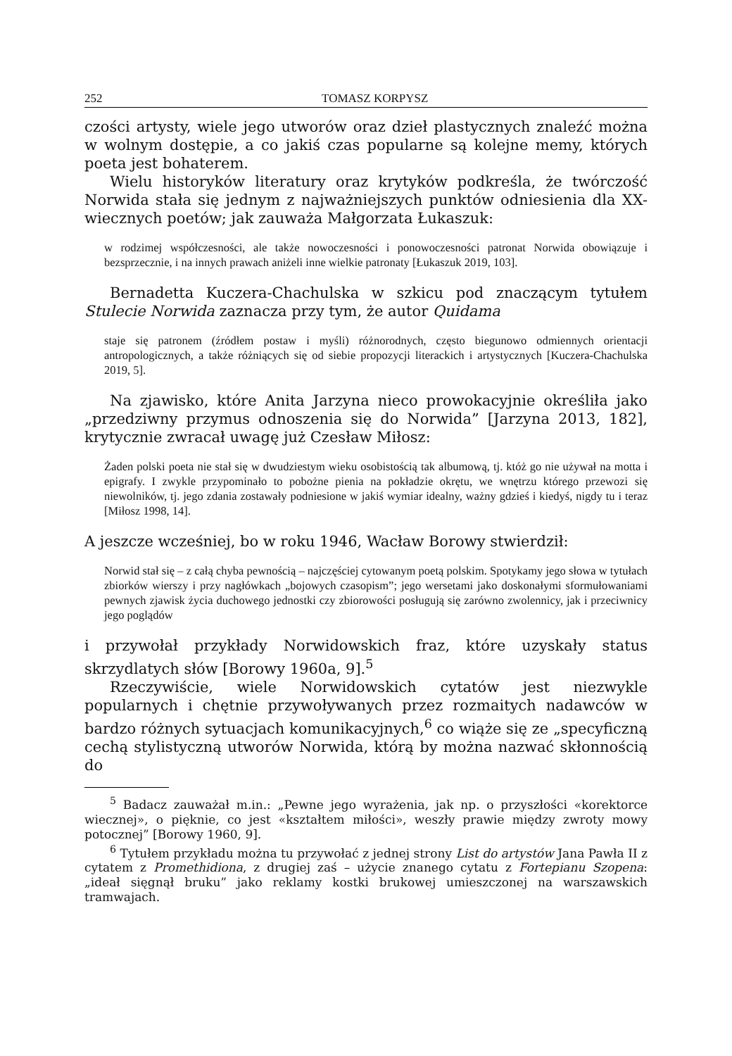252 TOMASZ KORPYSZ
czości artysty, wiele jego utworów oraz dzieł plastycznych znaleźć można w wolnym dostępie, a co jakiś czas popularne są kolejne memy, których poeta jest bohaterem.
Wielu historyków literatury oraz krytyków podkreśla, że twórczość Norwida stała się jednym z najważniejszych punktów odniesienia dla XX-wiecznych poetów; jak zauważa Małgorzata Łukaszuk:
w rodzimej współczesności, ale także nowoczesności i ponowoczesności patronat Norwida obowiązuje i bezsprzecznie, i na innych prawach aniżeli inne wielkie patronaty [Łukaszuk 2019, 103].
Bernadetta Kuczera-Chachulska w szkicu pod znaczącym tytułem Stulecie Norwida zaznacza przy tym, że autor Quidama
staje się patronem (źródłem postaw i myśli) różnorodnych, często biegunowo odmiennych orientacji antropologicznych, a także różniących się od siebie propozycji literackich i artystycznych [Kuczera-Chachulska 2019, 5].
Na zjawisko, które Anita Jarzyna nieco prowokacyjnie określiła jako „przedziwny przymus odnoszenia się do Norwida” [Jarzyna 2013, 182], krytycznie zwracał uwagę już Czesław Miłosz:
Żaden polski poeta nie stał się w dwudziestym wieku osobistością tak albumową, tj. któż go nie używał na motta i epigrafy. I zwykle przypominało to pobożne pienia na pokładzie okrętu, we wnętrzu którego przewozi się niewolników, tj. jego zdania zostawały podniesione w jakiś wymiar idealny, ważny gdzieś i kiedyś, nigdy tu i teraz [Miłosz 1998, 14].
A jeszcze wcześniej, bo w roku 1946, Wacław Borowy stwierdził:
Norwid stał się – z całą chyba pewnością – najczęściej cytowanym poetą polskim. Spotykamy jego słowa w tytułach zbiorków wierszy i przy nagłówkach „bojowych czasopism”; jego wersetami jako doskonałymi sformułowaniami pewnych zjawisk życia duchowego jednostki czy zbiorowości posługują się zarówno zwolennicy, jak i przeciwnicy jego poglądów
i przywołał przykłady Norwidowskich fraz, które uzyskały status skrzydlatych słów [Borowy 1960a, 9].<sup>5</sup>
Rzeczywiście, wiele Norwidowskich cytatów jest niezwykle popularnych i chętnie przywoływanych przez rozmaitych nadawców w bardzo różnych sytuacjach komunikacyjnych,<sup>6</sup> co wiąże się ze „specyficzną cechą stylistyczną utworów Norwida, którą by można nazwać skłonnością do
<sup>5</sup> Badacz zauważał m.in.: „Pewne jego wyrażenia, jak np. o przyszłości «korektorce wiecznej», o pięknie, co jest «kształtem miłości», weszły prawie między zwroty mowy potocznej” [Borowy 1960, 9].
<sup>6</sup> Tytułem przykładu można tu przywołać z jednej strony List do artystów Jana Pawła II z cytatem z Promethidiona, z drugiej zaś – użycie znanego cytatu z Fortepianu Szopena: „ideał sięgnął bruku” jako reklamy kostki brukowej umieszczonej na warszawskich tramwajach.